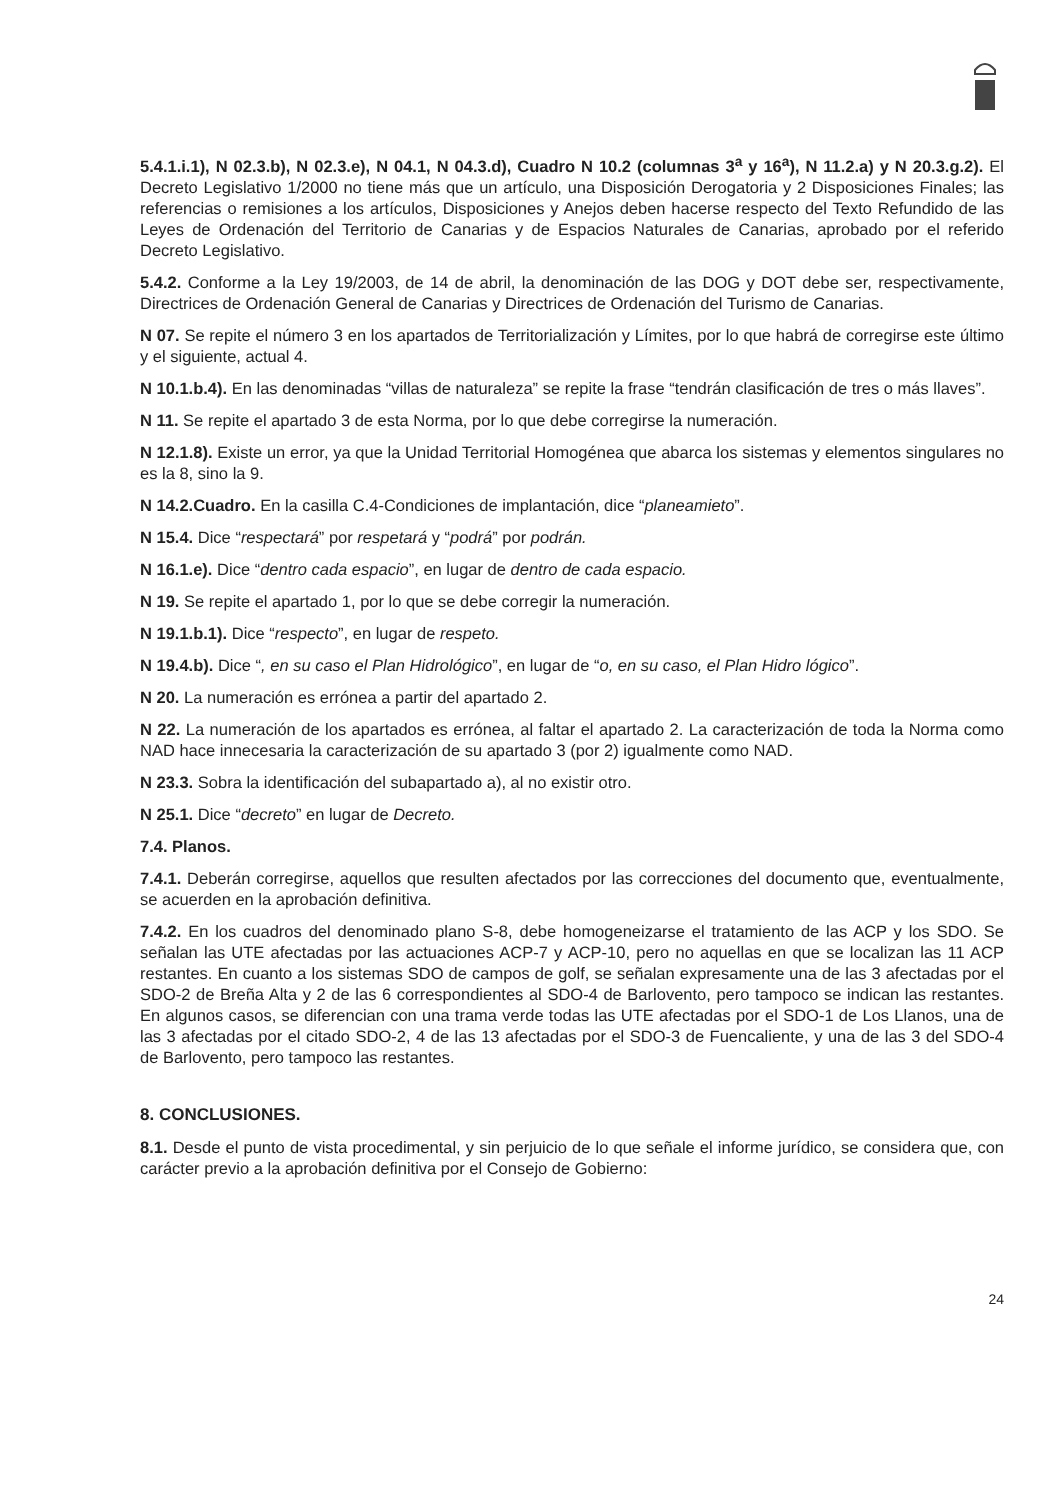5.4.1.i.1), N 02.3.b), N 02.3.e), N 04.1, N 04.3.d), Cuadro N 10.2 (columnas 3<sup>a</sup> y 16<sup>a</sup>), N 11.2.a) y N 20.3.g.2). El Decreto Legislativo 1/2000 no tiene más que un artículo, una Disposición Derogatoria y 2 Disposiciones Finales; las referencias o remisiones a los artículos, Disposiciones y Anejos deben hacerse respecto del Texto Refundido de las Leyes de Ordenación del Territorio de Canarias y de Espacios Naturales de Canarias, aprobado por el referido Decreto Legislativo.
5.4.2. Conforme a la Ley 19/2003, de 14 de abril, la denominación de las DOG y DOT debe ser, respectivamente, Directrices de Ordenación General de Canarias y Directrices de Ordenación del Turismo de Canarias.
N 07. Se repite el número 3 en los apartados de Territorialización y Límites, por lo que habrá de corregirse este último y el siguiente, actual 4.
N 10.1.b.4). En las denominadas “villas de naturaleza” se repite la frase “tendrán clasificación de tres o más llaves”.
N 11. Se repite el apartado 3 de esta Norma, por lo que debe corregirse la numeración.
N 12.1.8). Existe un error, ya que la Unidad Territorial Homogénea que abarca los sistemas y elementos singulares no es la 8, sino la 9.
N 14.2.Cuadro. En la casilla C.4-Condiciones de implantación, dice “planeamieto”.
N 15.4. Dice “respectará” por respetará y “podrá” por podrán.
N 16.1.e). Dice “dentro cada espacio”, en lugar de dentro de cada espacio.
N 19. Se repite el apartado 1, por lo que se debe corregir la numeración.
N 19.1.b.1). Dice “respecto”, en lugar de respeto.
N 19.4.b). Dice “, en su caso el Plan Hidrológico”, en lugar de “o, en su caso, el Plan Hidro lógico”.
N 20. La numeración es errónea a partir del apartado 2.
N 22. La numeración de los apartados es errónea, al faltar el apartado 2. La caracterización de toda la Norma como NAD hace innecesaria la caracterización de su apartado 3 (por 2) igualmente como NAD.
N 23.3. Sobra la identificación del subapartado a), al no existir otro.
N 25.1. Dice “decreto” en lugar de Decreto.
7.4. Planos.
7.4.1. Deberán corregirse, aquellos que resulten afectados por las correcciones del documento que, eventualmente, se acuerden en la aprobación definitiva.
7.4.2. En los cuadros del denominado plano S-8, debe homogeneizarse el tratamiento de las ACP y los SDO. Se señalan las UTE afectadas por las actuaciones ACP-7 y ACP-10, pero no aquellas en que se localizan las 11 ACP restantes. En cuanto a los sistemas SDO de campos de golf, se señalan expresamente una de las 3 afectadas por el SDO-2 de Breña Alta y 2 de las 6 correspondientes al SDO-4 de Barlovento, pero tampoco se indican las restantes. En algunos casos, se diferencian con una trama verde todas las UTE afectadas por el SDO-1 de Los Llanos, una de las 3 afectadas por el citado SDO-2, 4 de las 13 afectadas por el SDO-3 de Fuencaliente, y una de las 3 del SDO-4 de Barlovento, pero tampoco las restantes.
8. CONCLUSIONES.
8.1. Desde el punto de vista procedimental, y sin perjuicio de lo que señale el informe jurídico, se considera que, con carácter previo a la aprobación definitiva por el Consejo de Gobierno:
24